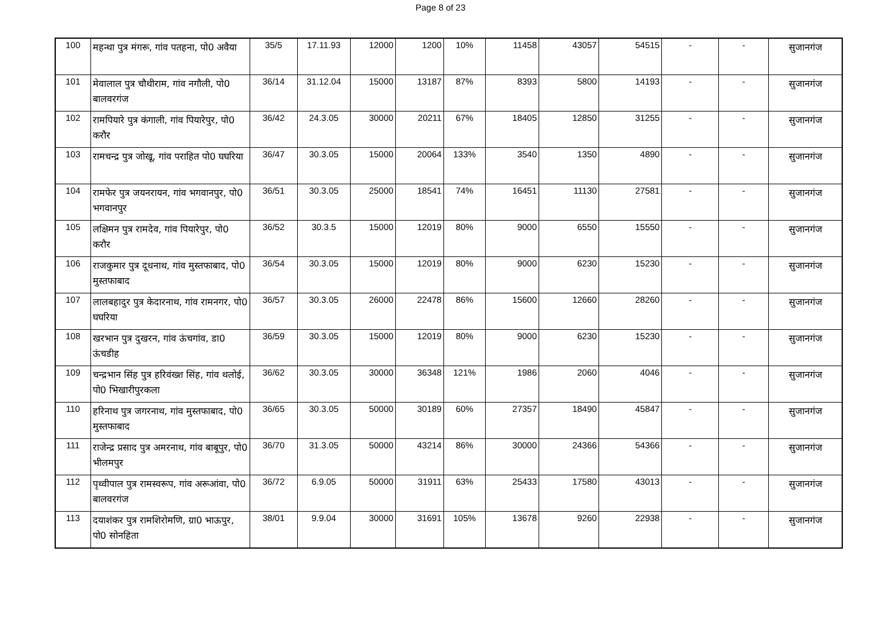Page 8 of 23
| 100 | महन्था पुत्र मंगरू, गांव पतहना, पो0 अवैया | 35/5 | 17.11.93 | 12000 | 1200 | 10% | 11458 | 43057 | 54515 | - | - | सुजानगंज |
| 101 | मेवालाल पुत्र चौथीराम, गांव नगौली, पो0 बालवरगंज | 36/14 | 31.12.04 | 15000 | 13187 | 87% | 8393 | 5800 | 14193 | - | - | सुजानगंज |
| 102 | रामपियारे पुत्र कंगाली, गांव पियारेपुर, पो0 करौर | 36/42 | 24.3.05 | 30000 | 20211 | 67% | 18405 | 12850 | 31255 | - | - | सुजानगंज |
| 103 | रामचन्द्र पुत्र जोखू, गांव पराहित पो0 घघरिया | 36/47 | 30.3.05 | 15000 | 20064 | 133% | 3540 | 1350 | 4890 | - | - | सुजानगंज |
| 104 | रामफेर पुत्र जयनरायन, गांव भगवानपुर, पो0 भगवानपुर | 36/51 | 30.3.05 | 25000 | 18541 | 74% | 16451 | 11130 | 27581 | - | - | सुजानगंज |
| 105 | लक्षिमन पुत्र रामदेव, गांव पियारेपुर, पो0 करौर | 36/52 | 30.3.5 | 15000 | 12019 | 80% | 9000 | 6550 | 15550 | - | - | सुजानगंज |
| 106 | राजकुमार पुत्र दूधनाथ, गांव मुस्तफाबाद, पो0 मुस्तफाबाद | 36/54 | 30.3.05 | 15000 | 12019 | 80% | 9000 | 6230 | 15230 | - | - | सुजानगंज |
| 107 | लालबहादुर पुत्र केदारनाथ, गांव रामनगर, पो0 घघरिया | 36/57 | 30.3.05 | 26000 | 22478 | 86% | 15600 | 12660 | 28260 | - | - | सुजानगंज |
| 108 | खरभान पुत्र दुखरन, गांव ऊंचगांव, डा0 ऊंचडीह | 36/59 | 30.3.05 | 15000 | 12019 | 80% | 9000 | 6230 | 15230 | - | - | सुजानगंज |
| 109 | चन्द्रभान सिंह पुत्र हरिवंख्श सिंह, गांव थलोई, पो0 भिखारीपुरकला | 36/62 | 30.3.05 | 30000 | 36348 | 121% | 1986 | 2060 | 4046 | - | - | सुजानगंज |
| 110 | हरिनाथ पुत्र जगरनाथ, गांव मुस्तफाबाद, पो0 मुस्तफाबाद | 36/65 | 30.3.05 | 50000 | 30189 | 60% | 27357 | 18490 | 45847 | - | - | सुजानगंज |
| 111 | राजेन्द्र प्रसाद पुत्र अमरनाथ, गांव बाबूपुर, पो0 भीलमपुर | 36/70 | 31.3.05 | 50000 | 43214 | 86% | 30000 | 24366 | 54366 | - | - | सुजानगंज |
| 112 | पृथ्वीपाल पुत्र रामस्वरूप, गांव अरूआंवा, पो0 बालवरगंज | 36/72 | 6.9.05 | 50000 | 31911 | 63% | 25433 | 17580 | 43013 | - | - | सुजानगंज |
| 113 | दयाशंकर पुत्र रामशिरोमणि, ग्रा0 भाऊपुर, पो0 सोनहिता | 38/01 | 9.9.04 | 30000 | 31691 | 105% | 13678 | 9260 | 22938 | - | - | सुजानगंज |